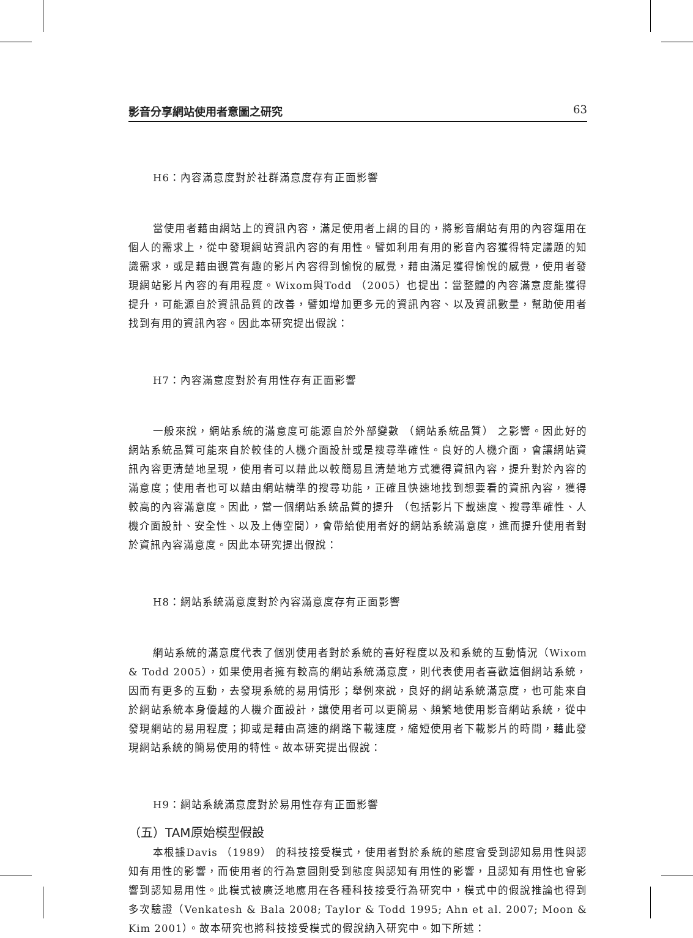影音分享網站使用者意圖之研究 63
H6：內容滿意度對於社群滿意度存有正面影響
當使用者藉由網站上的資訊內容，滿足使用者上網的目的，將影音網站有用的內容運用在個人的需求上，從中發現網站資訊內容的有用性。譬如利用有用的影音內容獲得特定議題的知識需求，或是藉由觀賞有趣的影片內容得到愉悅的感覺，藉由滿足獲得愉悅的感覺，使用者發現網站影片內容的有用程度。Wixom與Todd （2005）也提出：當整體的內容滿意度能獲得提升，可能源自於資訊品質的改善，譬如增加更多元的資訊內容、以及資訊數量，幫助使用者找到有用的資訊內容。因此本研究提出假說：
H7：內容滿意度對於有用性存有正面影響
一般來說，網站系統的滿意度可能源自於外部變數 （網站系統品質） 之影響。因此好的網站系統品質可能來自於較佳的人機介面設計或是搜尋準確性。良好的人機介面，會讓網站資訊內容更清楚地呈現，使用者可以藉此以較簡易且清楚地方式獲得資訊內容，提升對於內容的滿意度；使用者也可以藉由網站精準的搜尋功能，正確且快速地找到想要看的資訊內容，獲得較高的內容滿意度。因此，當一個網站系統品質的提升 （包括影片下載速度、搜尋準確性、人機介面設計、安全性、以及上傳空間），會帶給使用者好的網站系統滿意度，進而提升使用者對於資訊內容滿意度。因此本研究提出假說：
H8：網站系統滿意度對於內容滿意度存有正面影響
網站系統的滿意度代表了個別使用者對於系統的喜好程度以及和系統的互動情況（Wixom & Todd 2005），如果使用者擁有較高的網站系統滿意度，則代表使用者喜歡這個網站系統，因而有更多的互動，去發現系統的易用情形；舉例來說，良好的網站系統滿意度，也可能來自於網站系統本身優越的人機介面設計，讓使用者可以更簡易、頻繁地使用影音網站系統，從中發現網站的易用程度；抑或是藉由高速的網路下載速度，縮短使用者下載影片的時間，藉此發現網站系統的簡易使用的特性。故本研究提出假說：
H9：網站系統滿意度對於易用性存有正面影響
（五）TAM原始模型假設
本根據Davis （1989） 的科技接受模式，使用者對於系統的態度會受到認知易用性與認知有用性的影響，而使用者的行為意圖則受到態度與認知有用性的影響，且認知有用性也會影響到認知易用性。此模式被廣泛地應用在各種科技接受行為研究中，模式中的假說推論也得到多次驗證（Venkatesh & Bala 2008; Taylor & Todd 1995; Ahn et al. 2007; Moon & Kim 2001）。故本研究也將科技接受模式的假說納入研究中。如下所述：